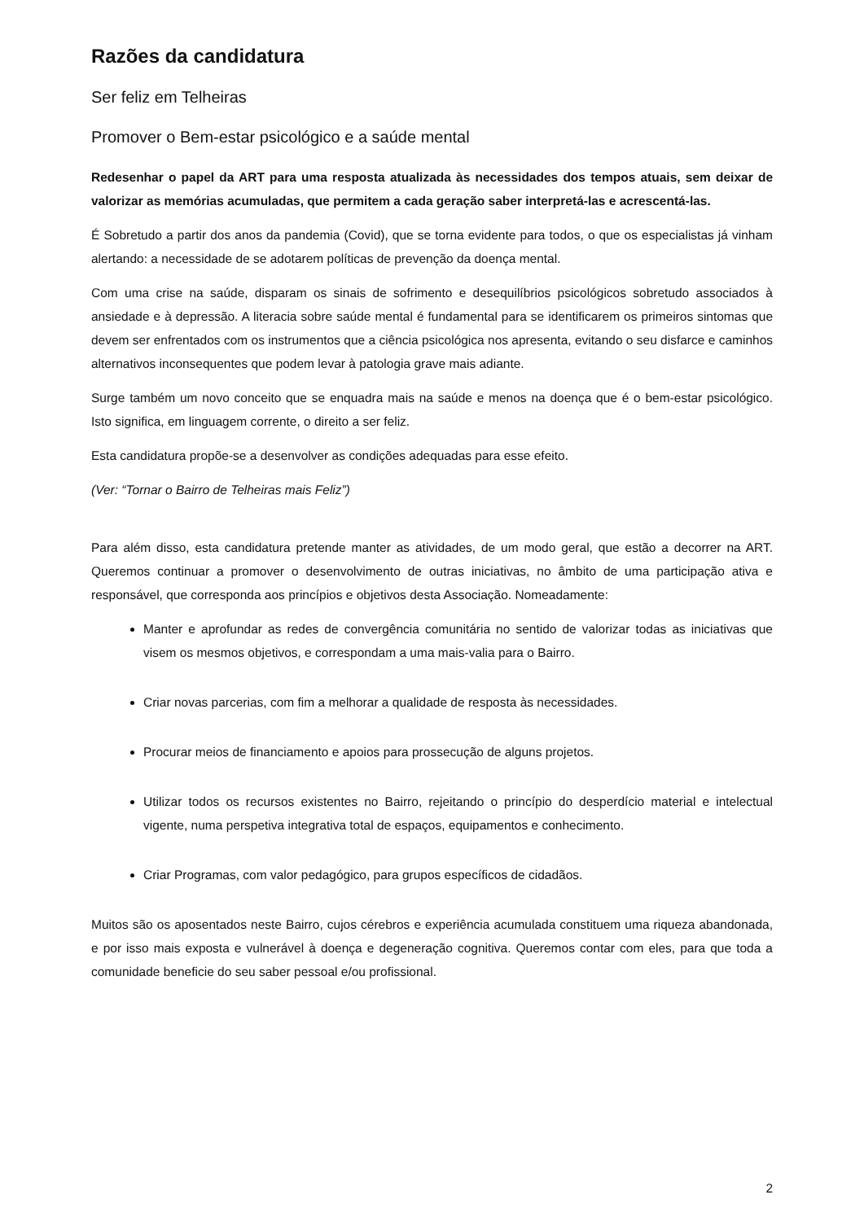Razões da candidatura
Ser feliz em Telheiras
Promover o Bem-estar psicológico e a saúde mental
Redesenhar o papel da ART para uma resposta atualizada às necessidades dos tempos atuais, sem deixar de valorizar as memórias acumuladas, que permitem a cada geração saber interpretá-las e acrescentá-las.
É Sobretudo a partir dos anos da pandemia (Covid), que se torna evidente para todos, o que os especialistas já vinham alertando: a necessidade de se adotarem políticas de prevenção da doença mental.
Com uma crise na saúde, disparam os sinais de sofrimento e desequilíbrios psicológicos sobretudo associados à ansiedade e à depressão. A literacia sobre saúde mental é fundamental para se identificarem os primeiros sintomas que devem ser enfrentados com os instrumentos que a ciência psicológica nos apresenta, evitando o seu disfarce e caminhos alternativos inconsequentes que podem levar à patologia grave mais adiante.
Surge também um novo conceito que se enquadra mais na saúde e menos na doença que é o bem-estar psicológico. Isto significa, em linguagem corrente, o direito a ser feliz.
Esta candidatura propõe-se a desenvolver as condições adequadas para esse efeito.
(Ver: “Tornar o Bairro de Telheiras mais Feliz”)
Para além disso, esta candidatura pretende manter as atividades, de um modo geral, que estão a decorrer na ART. Queremos continuar a promover o desenvolvimento de outras iniciativas, no âmbito de uma participação ativa e responsável, que corresponda aos princípios e objetivos desta Associação. Nomeadamente:
Manter e aprofundar as redes de convergência comunitária no sentido de valorizar todas as iniciativas que visem os mesmos objetivos, e correspondam a uma mais-valia para o Bairro.
Criar novas parcerias, com fim a melhorar a qualidade de resposta às necessidades.
Procurar meios de financiamento e apoios para prossecução de alguns projetos.
Utilizar todos os recursos existentes no Bairro, rejeitando o princípio do desperdício material e intelectual vigente, numa perspetiva integrativa total de espaços, equipamentos e conhecimento.
Criar Programas, com valor pedagógico, para grupos específicos de cidadãos.
Muitos são os aposentados neste Bairro, cujos cérebros e experiência acumulada constituem uma riqueza abandonada, e por isso mais exposta e vulnerável à doença e degeneração cognitiva. Queremos contar com eles, para que toda a comunidade beneficie do seu saber pessoal e/ou profissional.
2